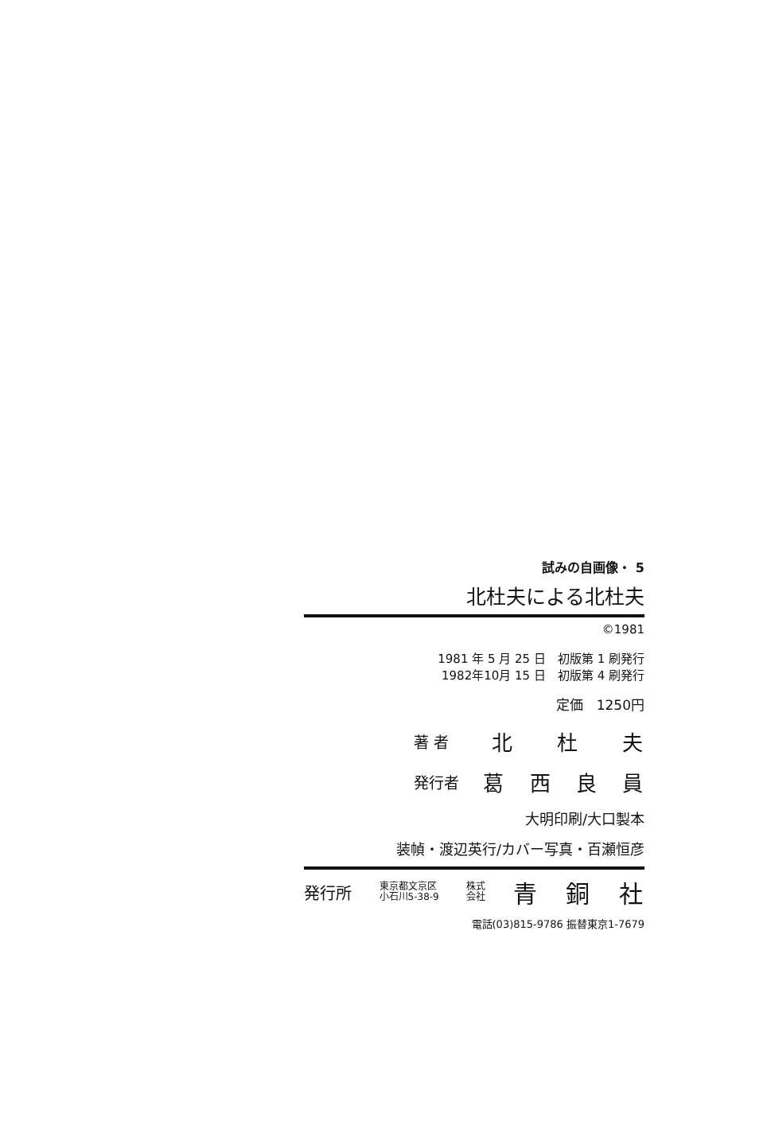試みの自画像・ 5
北杜夫による北杜夫
©1981
1981 年 5 月 25 日　初版第 1 刷発行
1982年10月 15 日　初版第 4 刷発行
定価　1250円
著 者 北 杜 夫
発行者 葛西良員
大明印刷/大口製本
装幀・渡辺英行/カバー写真・百瀬恒彦
発行所 東京都文京区
小石川5-38-9 株式
会社 青 銅 社
電話(03)815-9786 振替東京1-7679